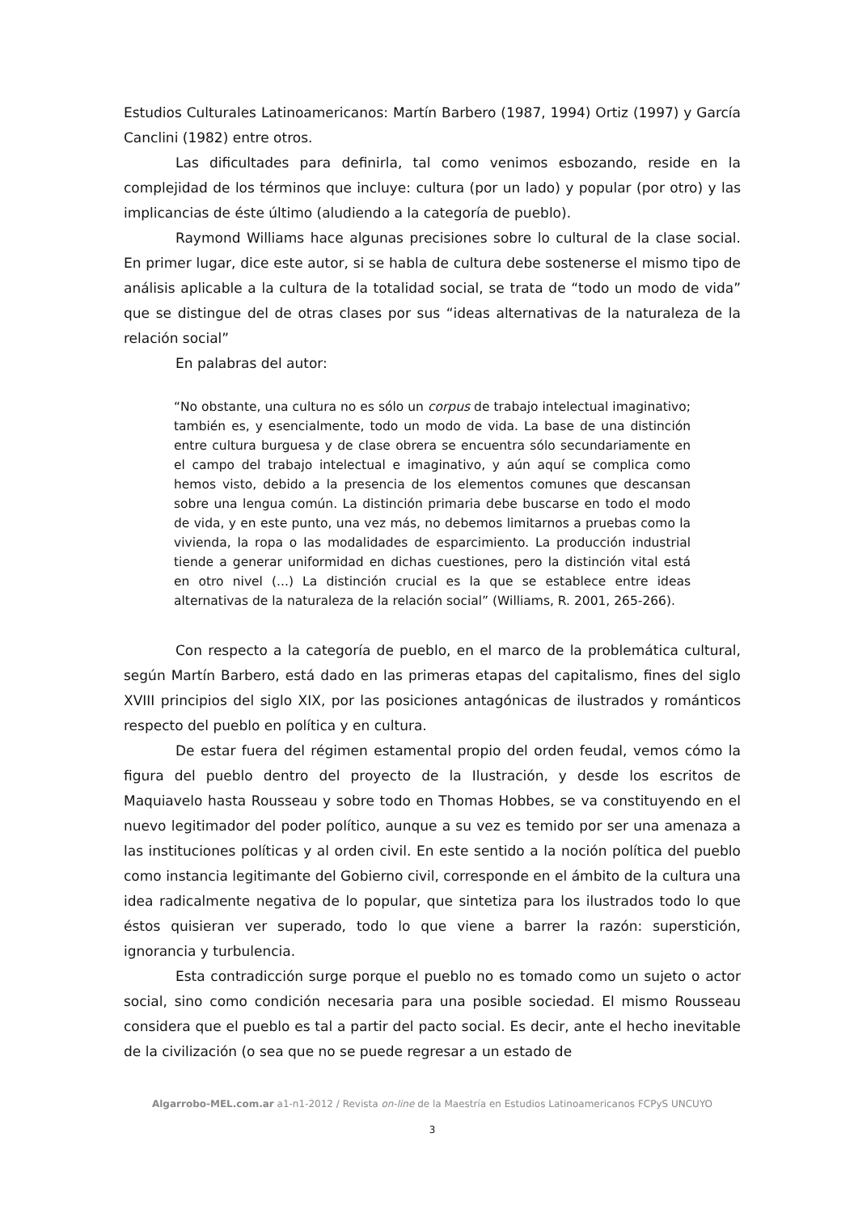Estudios Culturales Latinoamericanos: Martín Barbero (1987, 1994) Ortiz (1997) y García Canclini (1982) entre otros.
Las dificultades para definirla, tal como venimos esbozando, reside en la complejidad de los términos que incluye: cultura (por un lado) y popular (por otro) y las implicancias de éste último (aludiendo a la categoría de pueblo).
Raymond Williams hace algunas precisiones sobre lo cultural de la clase social. En primer lugar, dice este autor, si se habla de cultura debe sostenerse el mismo tipo de análisis aplicable a la cultura de la totalidad social, se trata de “todo un modo de vida” que se distingue del de otras clases por sus “ideas alternativas de la naturaleza de la relación social”
En palabras del autor:
“No obstante, una cultura no es sólo un corpus de trabajo intelectual imaginativo; también es, y esencialmente, todo un modo de vida. La base de una distinción entre cultura burguesa y de clase obrera se encuentra sólo secundariamente en el campo del trabajo intelectual e imaginativo, y aún aquí se complica como hemos visto, debido a la presencia de los elementos comunes que descansan sobre una lengua común. La distinción primaria debe buscarse en todo el modo de vida, y en este punto, una vez más, no debemos limitarnos a pruebas como la vivienda, la ropa o las modalidades de esparcimiento. La producción industrial tiende a generar uniformidad en dichas cuestiones, pero la distinción vital está en otro nivel (...) La distinción crucial es la que se establece entre ideas alternativas de la naturaleza de la relación social” (Williams, R. 2001, 265-266).
Con respecto a la categoría de pueblo, en el marco de la problemática cultural, según Martín Barbero, está dado en las primeras etapas del capitalismo, fines del siglo XVIII principios del siglo XIX, por las posiciones antagónicas de ilustrados y románticos respecto del pueblo en política y en cultura.
De estar fuera del régimen estamental propio del orden feudal, vemos cómo la figura del pueblo dentro del proyecto de la Ilustración, y desde los escritos de Maquiavelo hasta Rousseau y sobre todo en Thomas Hobbes, se va constituyendo en el nuevo legitimador del poder político, aunque a su vez es temido por ser una amenaza a las instituciones políticas y al orden civil. En este sentido a la noción política del pueblo como instancia legitimante del Gobierno civil, corresponde en el ámbito de la cultura una idea radicalmente negativa de lo popular, que sintetiza para los ilustrados todo lo que éstos quisieran ver superado, todo lo que viene a barrer la razón: superstición, ignorancia y turbulencia.
Esta contradicción surge porque el pueblo no es tomado como un sujeto o actor social, sino como condición necesaria para una posible sociedad. El mismo Rousseau considera que el pueblo es tal a partir del pacto social. Es decir, ante el hecho inevitable de la civilización (o sea que no se puede regresar a un estado de
Algarrobo-MEL.com.ar a1-n1-2012 / Revista on-line de la Maestría en Estudios Latinoamericanos FCPyS UNCUYO
3